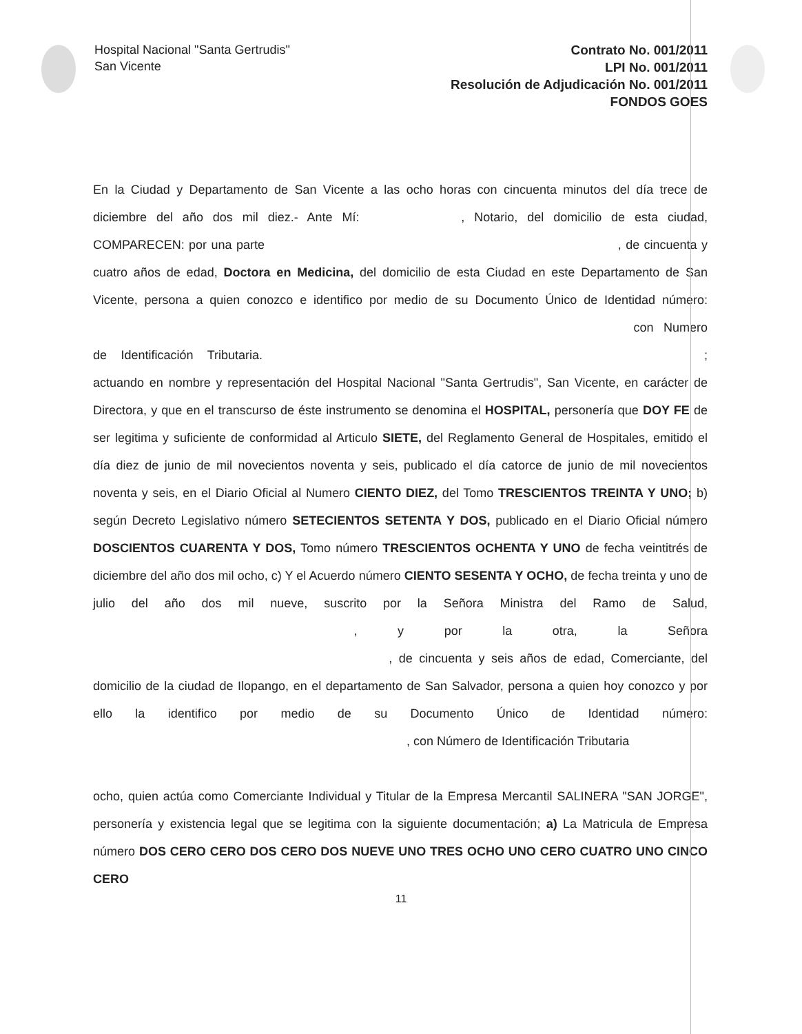Hospital Nacional "Santa Gertrudis"
San Vicente
Contrato No. 001/2011
LPI No. 001/2011
Resolución de Adjudicación No. 001/2011
FONDOS GOES
En la Ciudad y Departamento de San Vicente a las ocho horas con cincuenta minutos del día trece de diciembre del año dos mil diez.- Ante Mí: , Notario, del domicilio de esta ciudad, COMPARECEN: por una parte , de cincuenta y cuatro años de edad, Doctora en Medicina, del domicilio de esta Ciudad en este Departamento de San Vicente, persona a quien conozco e identifico por medio de su Documento Único de Identidad número: con Numero de Identificación Tributaria. ; actuando en nombre y representación del Hospital Nacional "Santa Gertrudis", San Vicente, en carácter de Directora, y que en el transcurso de éste instrumento se denomina el HOSPITAL, personería que DOY FE de ser legitima y suficiente de conformidad al Articulo SIETE, del Reglamento General de Hospitales, emitido el día diez de junio de mil novecientos noventa y seis, publicado el día catorce de junio de mil novecientos noventa y seis, en el Diario Oficial al Numero CIENTO DIEZ, del Tomo TRESCIENTOS TREINTA Y UNO; b) según Decreto Legislativo número SETECIENTOS SETENTA Y DOS, publicado en el Diario Oficial número DOSCIENTOS CUARENTA Y DOS, Tomo número TRESCIENTOS OCHENTA Y UNO de fecha veintitrés de diciembre del año dos mil ocho, c) Y el Acuerdo número CIENTO SESENTA Y OCHO, de fecha treinta y uno de julio del año dos mil nueve, suscrito por la Señora Ministra del Ramo de Salud, , y por la otra, la Señora , de cincuenta y seis años de edad, Comerciante, del domicilio de la ciudad de Ilopango, en el departamento de San Salvador, persona a quien hoy conozco y por ello la identifico por medio de su Documento Único de Identidad número: , con Número de Identificación Tributaria
ocho, quien actúa como Comerciante Individual y Titular de la Empresa Mercantil SALINERA "SAN JORGE", personería y existencia legal que se legitima con la siguiente documentación; a) La Matricula de Empresa número DOS CERO CERO DOS CERO DOS NUEVE UNO TRES OCHO UNO CERO CUATRO UNO CINCO CERO
11